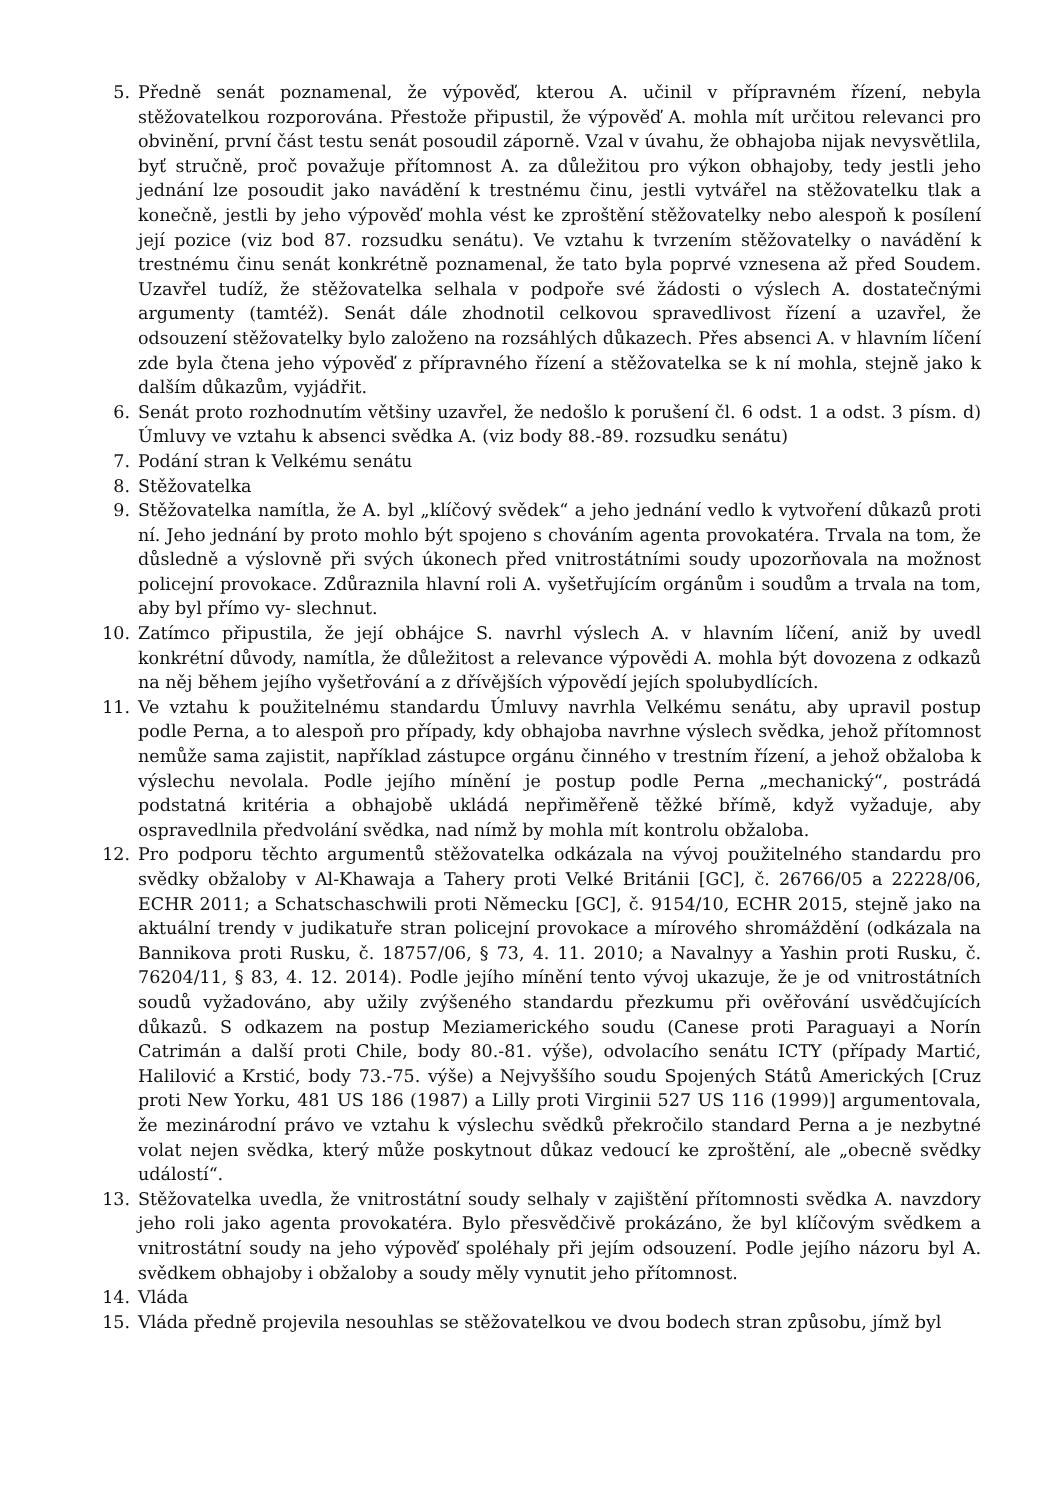5. Předně senát poznamenal, že výpověď, kterou A. učinil v přípravném řízení, nebyla stěžovatelkou rozporována. Přestože připustil, že výpověď A. mohla mít určitou relevanci pro obvinění, první část testu senát posoudil záporně. Vzal v úvahu, že obhajoba nijak nevysvětlila, byť stručně, proč považuje přítomnost A. za důležitou pro výkon obhajoby, tedy jestli jeho jednání lze posoudit jako navádění k trestnému činu, jestli vytvářel na stěžovatelku tlak a konečně, jestli by jeho výpověď mohla vést ke zproštění stěžovatelky nebo alespoň k posílení její pozice (viz bod 87. rozsudku senátu). Ve vztahu k tvrzením stěžovatelky o navádění k trestnému činu senát konkrétně poznamenal, že tato byla poprvé vznesena až před Soudem. Uzavřel tudíž, že stěžovatelka selhala v podpoře své žádosti o výslech A. dostatečnými argumenty (tamtéž). Senát dále zhodnotil celkovou spravedlivost řízení a uzavřel, že odsouzení stěžovatelky bylo založeno na rozsáhlých důkazech. Přes absenci A. v hlavním líčení zde byla čtena jeho výpověď z přípravného řízení a stěžovatelka se k ní mohla, stejně jako k dalším důkazům, vyjádřit.
6. Senát proto rozhodnutím většiny uzavřel, že nedošlo k porušení čl. 6 odst. 1 a odst. 3 písm. d) Úmluvy ve vztahu k absenci svědka A. (viz body 88.-89. rozsudku senátu)
7. Podání stran k Velkému senátu
8. Stěžovatelka
9. Stěžovatelka namítla, že A. byl „klíčový svědek“ a jeho jednání vedlo k vytvoření důkazů proti ní. Jeho jednání by proto mohlo být spojeno s chováním agenta provokatéra. Trvala na tom, že důsledně a výslovně při svých úkonech před vnitrostátními soudy upozorňovala na možnost policejní provokace. Zdůraznila hlavní roli A. vyšetřujícím orgánům i soudům a trvala na tom, aby byl přímo vy- slechnut.
10. Zatímco připustila, že její obhájce S. navrhl výslech A. v hlavním líčení, aniž by uvedl konkrétní důvody, namítla, že důležitost a relevance výpovědi A. mohla být dovozena z odkazů na něj během jejího vyšetřování a z dřívějších výpovědí jejích spolubydlících.
11. Ve vztahu k použitelnému standardu Úmluvy navrhla Velkému senátu, aby upravil postup podle Perna, a to alespoň pro případy, kdy obhajoba navrhne výslech svědka, jehož přítomnost nemůže sama zajistit, například zástupce orgánu činného v trestním řízení, a jehož obžaloba k výslechu nevolala. Podle jejího mínění je postup podle Perna „mechanický“, postrádá podstatná kritéria a obhajobě ukládá nepřiměřeně těžké břímě, když vyžaduje, aby ospravedlnila předvolání svědka, nad nímž by mohla mít kontrolu obžaloba.
12. Pro podporu těchto argumentů stěžovatelka odkázala na vývoj použitelného standardu pro svědky obžaloby v Al-Khawaja a Tahery proti Velké Británii [GC], č. 26766/05 a 22228/06, ECHR 2011; a Schatschaschwili proti Německu [GC], č. 9154/10, ECHR 2015, stejně jako na aktuální trendy v judikatuře stran policejní provokace a mírového shromáždění (odkázala na Bannikova proti Rusku, č. 18757/06, § 73, 4. 11. 2010; a Navalnyy a Yashin proti Rusku, č. 76204/11, § 83, 4. 12. 2014). Podle jejího mínění tento vývoj ukazuje, že je od vnitrostátních soudů vyžadováno, aby užily zvýšeného standardu přezkumu při ověřování usvědčujících důkazů. S odkazem na postup Meziamerického soudu (Canese proti Paraguayi a Norín Catrimán a další proti Chile, body 80.-81. výše), odvolacího senátu ICTY (případy Martić, Halilović a Krstić, body 73.-75. výše) a Nejvyššího soudu Spojených Států Amerických [Cruz proti New Yorku, 481 US 186 (1987) a Lilly proti Virginii 527 US 116 (1999)] argumentovala, že mezinárodní právo ve vztahu k výslechu svědků překročilo standard Perna a je nezbytné volat nejen svědka, který může poskytnout důkaz vedoucí ke zproštění, ale „obecně svědky událostí“.
13. Stěžovatelka uvedla, že vnitrostátní soudy selhaly v zajištění přítomnosti svědka A. navzdory jeho roli jako agenta provokatéra. Bylo přesvědčivě prokázáno, že byl klíčovým svědkem a vnitrostátní soudy na jeho výpověď spoléhaly při jejím odsouzení. Podle jejího názoru byl A. svědkem obhajoby i obžaloby a soudy měly vynutit jeho přítomnost.
14. Vláda
15. Vláda předně projevila nesouhlas se stěžovatelkou ve dvou bodech stran způsobu, jímž byl